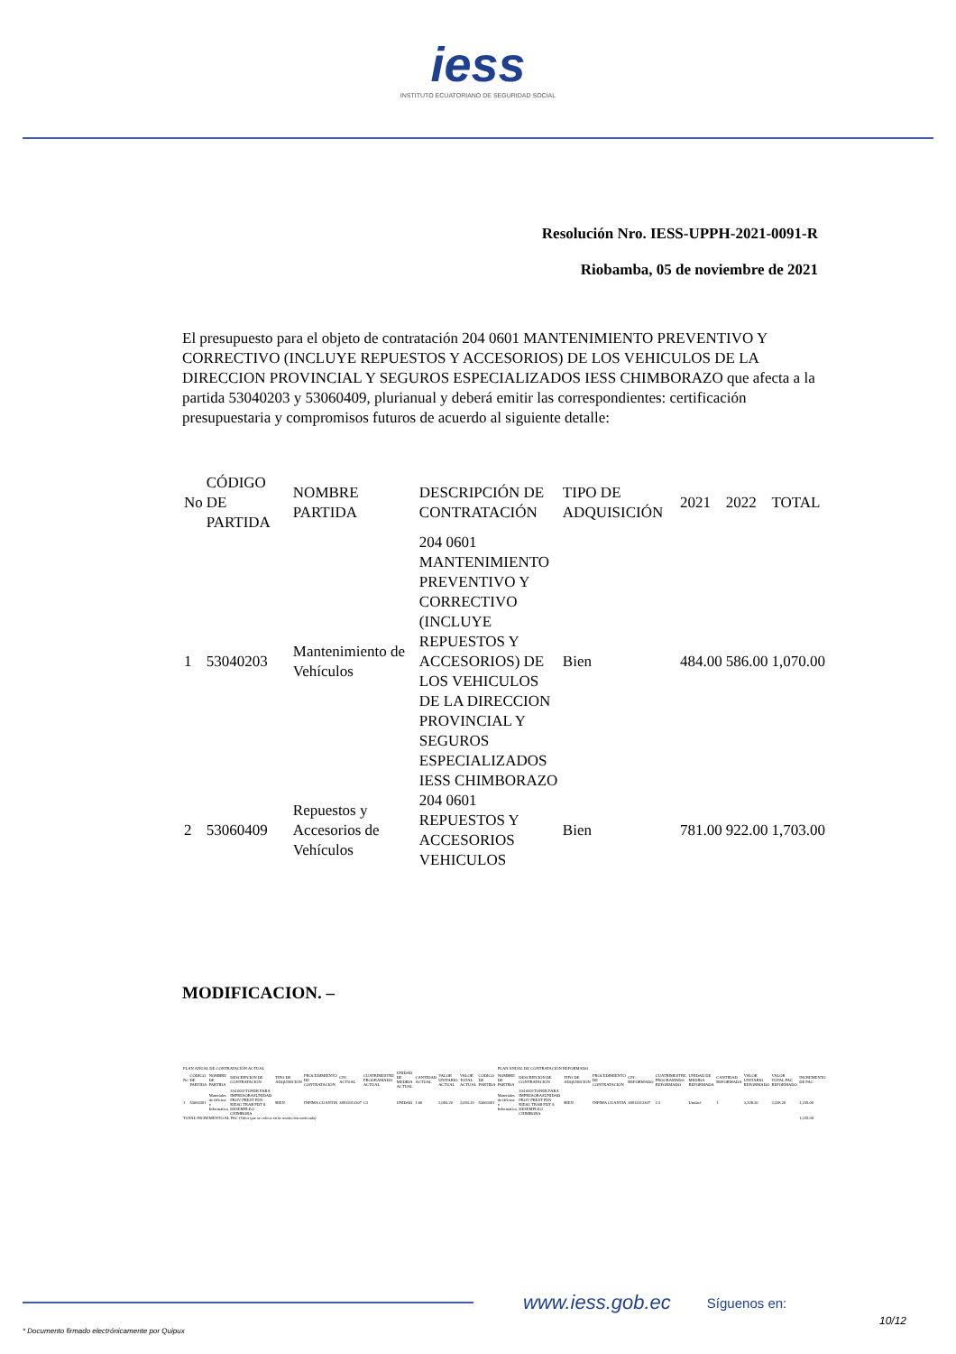iess
INSTITUTO ECUATORIANO DE SEGURIDAD SOCIAL
Resolución Nro. IESS-UPPH-2021-0091-R
Riobamba, 05 de noviembre de 2021
El presupuesto para el objeto de contratación 204 0601 MANTENIMIENTO PREVENTIVO Y CORRECTIVO (INCLUYE REPUESTOS Y ACCESORIOS) DE LOS VEHICULOS DE LA DIRECCION PROVINCIAL Y SEGUROS ESPECIALIZADOS IESS CHIMBORAZO que afecta a la partida 53040203 y 53060409, plurianual y deberá emitir las correspondientes: certificación presupuestaria y compromisos futuros de acuerdo al siguiente detalle:
| No | CÓDIGO DE PARTIDA | NOMBRE PARTIDA | DESCRIPCIÓN DE CONTRATACIÓN | TIPO DE ADQUISICIÓN | 2021 | 2022 | TOTAL |
| --- | --- | --- | --- | --- | --- | --- | --- |
| 1 | 53040203 | Mantenimiento de Vehículos | 204 0601 MANTENIMIENTO PREVENTIVO Y CORRECTIVO (INCLUYE REPUESTOS Y ACCESORIOS) DE LOS VEHICULOS DE LA DIRECCION PROVINCIAL Y SEGUROS ESPECIALIZADOS IESS CHIMBORAZO | Bien | 484.00 | 586.00 | 1,070.00 |
| 2 | 53060409 | Repuestos y Accesorios de Vehículos | 204 0601 REPUESTOS Y ACCESORIOS VEHICULOS | Bien | 781.00 | 922.00 | 1,703.00 |
MODIFICACION. –
| PLAN ANUAL DE CONTRATACIÓN ACTUAL | | | | | | | | | | | | | PLAN ANUAL DE CONTRATACIÓN REFORMADO | | | | | | | | | | |
| No | CÓDIGO DE PARTIDA | NOMBRE DE PARTIDA | DESCRIPCIÓN DE CONTRATACIÓN | TIPO DE ADQUISICIÓN | PROCEDIMIENTO DE CONTRATACIÓN | CPC ACTUAL | CUATRIMESTRE PROGRAMADO ACTUAL | UNIDAD DE MEDIDA ACTUAL | CANTIDAD ACTUAL | VALOR UNITARIO ACTUAL | VALOR TOTAL ACTUAL | CÓDIGO DE PARTIDA | NOMBRE DE PARTIDA | DESCRIPCIÓN DE CONTRATACIÓN | TIPO DE ADQUISICIÓN | PROCEDIMIENTO DE CONTRATACIÓN | CPC REFORMADO | CUATRIMESTRE PROGRAMADO REFORMADO | UNIDAD DE MEDIDA REFORMADA | CANTIDAD REFORMADA | VALOR UNITARIO REFORMADO | VALOR TOTAL PAC REFORMADO | INCREMENTO DE PAC |
| 1 | 53060301 | Materiales de Oficina e Informática | 204 0601TONER PARA IMPRESORASUNIDAD PROV PREST PEN RIESG TRAB FDT S DESEMPLEO CHIMBORA | BIEN | INFIMA CUANTIA | 38912013307 | C2 | UNIDAD | 1.00 | 2,093.20 | 2,093.20 | 53060301 | Materiales de Oficina e Informática | 204 0601TONER PARA IMPRESORASUNIDAD PROV PREST PEN RIESG TRAB FDT S DESEMPLEO CHIMBORA | BIEN | INFIMA CUANTIA | 38912013307 | C3 | Unidad | 1 | 3,328.20 | 3,328.20 | 1,235.00 |
| TOTAL INCREMENTO AL PAC (Valor que se coloca en la resolución motivada) | | | | | | | | | | | | | | | | | | | | | | | 1,235.00 |
www.iess.gob.ec Síguenos en:
10/12
* Documento firmado electrónicamente por Quipux